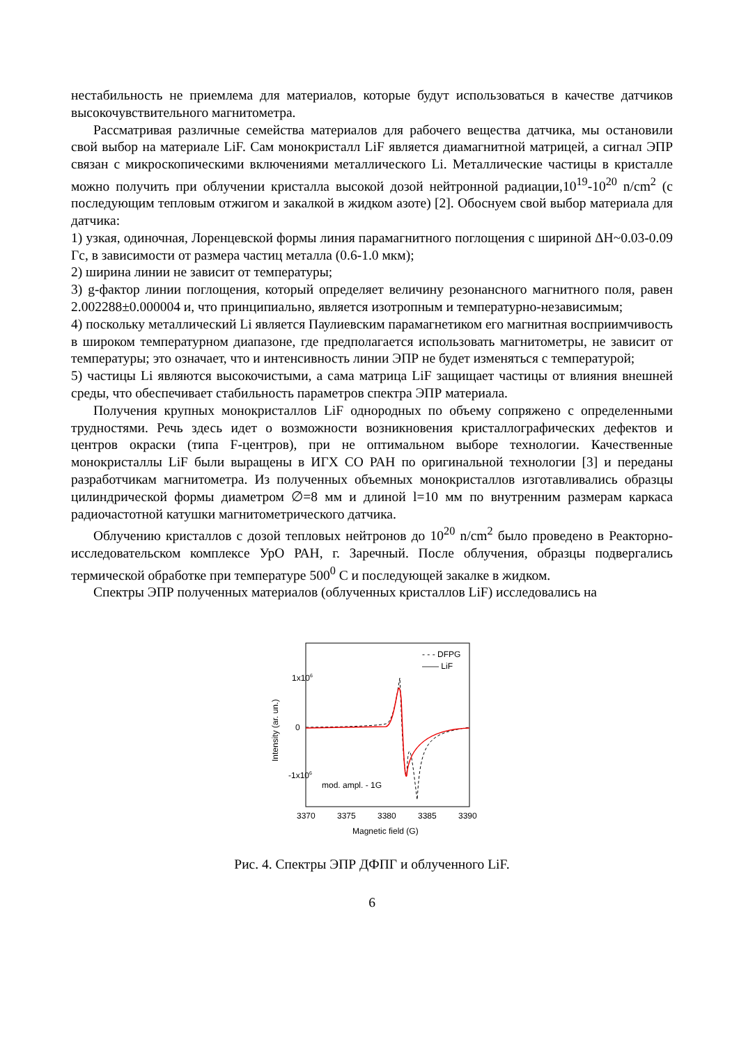нестабильность не приемлема для материалов, которые будут использоваться в качестве датчиков высокочувствительного магнитометра.
Рассматривая различные семейства материалов для рабочего вещества датчика, мы остановили свой выбор на материале LiF. Сам монокристалл LiF является диамагнитной матрицей, а сигнал ЭПР связан с микроскопическими включениями металлического Li. Металлические частицы в кристалле можно получить при облучении кристалла высокой дозой нейтронной радиации,10<sup>19</sup>-10<sup>20</sup> n/cm<sup>2</sup> (с последующим тепловым отжигом и закалкой в жидком азоте) [2]. Обоснуем свой выбор материала для датчика:
1) узкая, одиночная, Лоренцевской формы линия парамагнитного поглощения с шириной ΔH~0.03-0.09 Гс, в зависимости от размера частиц металла (0.6-1.0 мкм);
2) ширина линии не зависит от температуры;
3) g-фактор линии поглощения, который определяет величину резонансного магнитного поля, равен 2.002288±0.000004 и, что принципиально, является изотропным и температурно-независимым;
4) поскольку металлический Li является Паулиевским парамагнетиком его магнитная восприимчивость в широком температурном диапазоне, где предполагается использовать магнитометры, не зависит от температуры; это означает, что и интенсивность линии ЭПР не будет изменяться с температурой;
5) частицы Li являются высокочистыми, а сама матрица LiF защищает частицы от влияния внешней среды, что обеспечивает стабильность параметров спектра ЭПР материала.
Получения крупных монокристаллов LiF однородных по объему сопряжено с определенными трудностями. Речь здесь идет о возможности возникновения кристаллографических дефектов и центров окраски (типа F-центров), при не оптимальном выборе технологии. Качественные монокристаллы LiF были выращены в ИГХ СО РАН по оригинальной технологии [3] и переданы разработчикам магнитометра. Из полученных объемных монокристаллов изготавливались образцы цилиндрической формы диаметром ∅=8 мм и длиной l=10 мм по внутренним размерам каркаса радиочастотной катушки магнитометрического датчика.
Облучению кристаллов с дозой тепловых нейтронов до 10<sup>20</sup> n/cm<sup>2</sup> было проведено в Реакторно-исследовательском комплексе УрО РАН, г. Заречный. После облучения, образцы подвергались термической обработке при температуре 500<sup>0</sup> C и последующей закалке в жидком.
Спектры ЭПР полученных материалов (облученных кристаллов LiF) исследовались на
1x106
0
-1x106
- - - DFPG
—— LiF
mod. ampl. - 1G
3370
3375
3380
3385
3390
Magnetic field (G)
Intensity (ar. un.)
Рис. 4. Спектры ЭПР ДФПГ и облученного LiF.
6